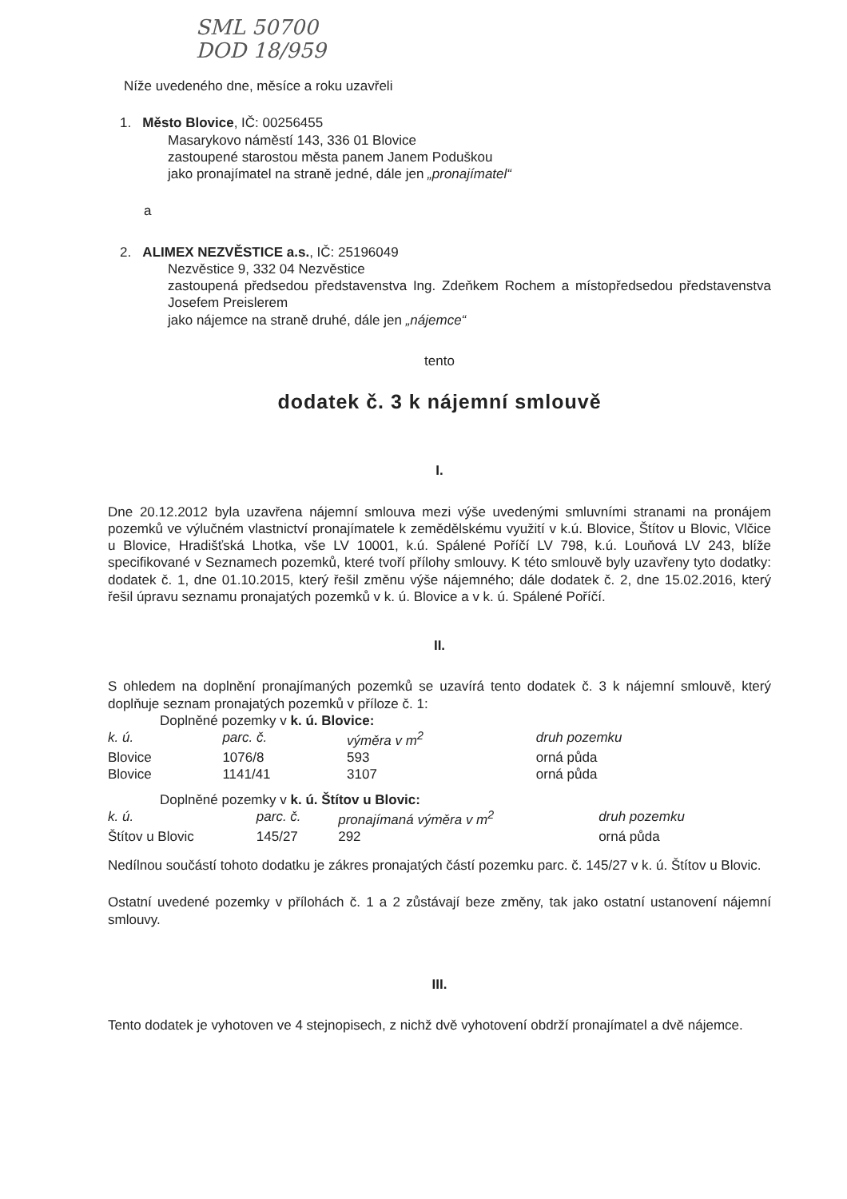SML 50700
DOD 18/959
Níže uvedeného dne, měsíce a roku uzavřeli
1. Město Blovice, IČ: 00256455
Masarykovo náměstí 143, 336 01 Blovice
zastoupené starostou města panem Janem Poduškou
jako pronajímatel na straně jedné, dále jen „pronajímatel“
a
2. ALIMEX NEZVĚSTICE a.s., IČ: 25196049
Nezvěstice 9, 332 04 Nezvěstice
zastoupená předsedou představenstva Ing. Zdeňkem Rochem a místopředsedou představenstva Josefem Preislerem
jako nájemce na straně druhé, dále jen „nájemce“
tento
dodatek č. 3 k nájemní smlouvě
I.
Dne 20.12.2012 byla uzavřena nájemní smlouva mezi výše uvedenými smluvními stranami na pronájem pozemků ve výlučném vlastnictví pronajímatele k zemědělskému využití v k.ú. Blovice, Štítov u Blovic, Vlčice u Blovice, Hradišťská Lhotka, vše LV 10001, k.ú. Spálené Poříčí LV 798, k.ú. Louňová LV 243, blíže specifikované v Seznamech pozemků, které tvoří přílohy smlouvy. K této smlouvě byly uzavřeny tyto dodatky: dodatek č. 1, dne 01.10.2015, který řešil změnu výše nájemného; dále dodatek č. 2, dne 15.02.2016, který řešil úpravu seznamu pronajatých pozemků v k. ú. Blovice a v k. ú. Spálené Poříčí.
II.
S ohledem na doplnění pronajímaných pozemků se uzavírá tento dodatek č. 3 k nájemní smlouvě, který doplňuje seznam pronajatých pozemků v příloze č. 1:
Doplněné pozemky v k. ú. Blovice:
| k. ú. | parc. č. | výměra v m<sup>2</sup> | druh pozemku |
| Blovice | 1076/8 | 593 | orná půda |
| Blovice | 1141/41 | 3107 | orná půda |
Doplněné pozemky v k. ú. Štítov u Blovic:
| k. ú. | parc. č. | pronajímaná výměra v m<sup>2</sup> | druh pozemku |
| Štítov u Blovic | 145/27 | 292 | orná půda |
Nedílnou součástí tohoto dodatku je zákres pronajatých částí pozemku parc. č. 145/27 v k. ú. Štítov u Blovic.
Ostatní uvedené pozemky v přílohách č. 1 a 2 zůstávají beze změny, tak jako ostatní ustanovení nájemní smlouvy.
III.
Tento dodatek je vyhotoven ve 4 stejnopisech, z nichž dvě vyhotovení obdrží pronajímatel a dvě nájemce.